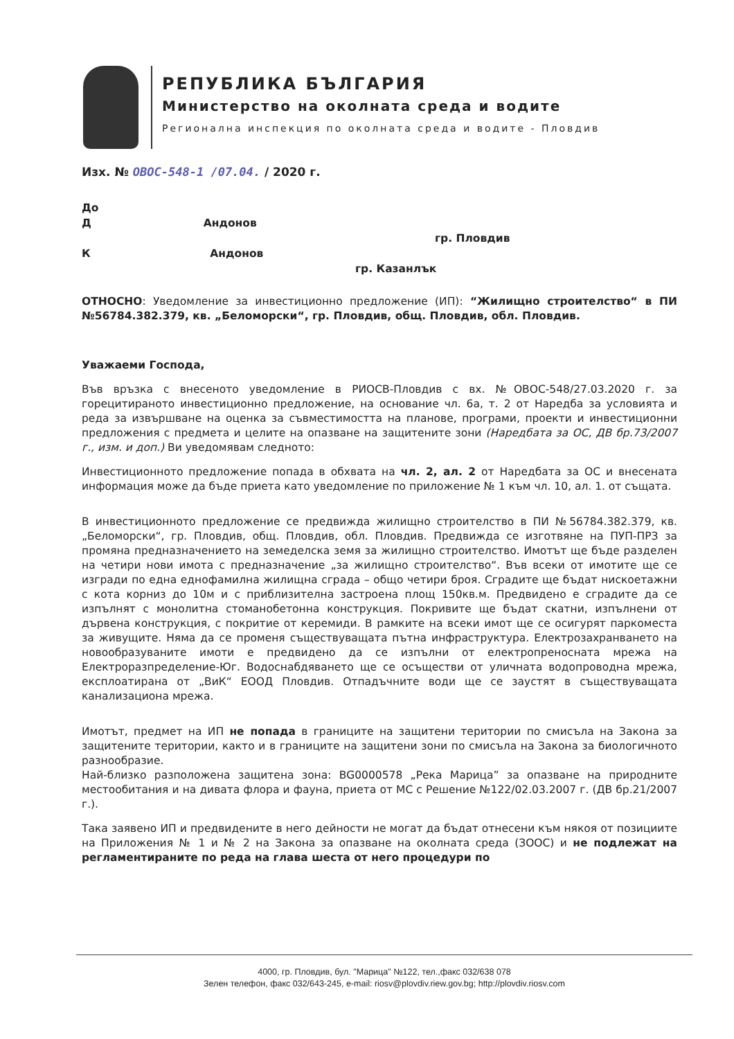РЕПУБЛИКА БЪЛГАРИЯ
Министерство на околната среда и водите
Регионална инспекция по околната среда и водите - Пловдив
Изх. № ОВОС-548-1 /07.04. / 2020 г.
До
Д Андонов
гр. Пловдив
К Андонов
гр. Казанлък
ОТНОСНО: Уведомление за инвестиционно предложение (ИП): “Жилищно строителство“ в ПИ №56784.382.379, кв. „Беломорски“, гр. Пловдив, общ. Пловдив, обл. Пловдив.
Уважаеми Господа,
Във връзка с внесеното уведомление в РИОСВ-Пловдив с вх. №ОВОС-548/27.03.2020 г. за горецитираното инвестиционно предложение, на основание чл. 6а, т. 2 от Наредба за условията и реда за извършване на оценка за съвместимостта на планове, програми, проекти и инвестиционни предложения с предмета и целите на опазване на защитените зони (Наредбата за ОС, ДВ бр.73/2007 г., изм. и доп.) Ви уведомявам следното:
Инвестиционното предложение попада в обхвата на чл. 2, ал. 2 от Наредбата за ОС и внесената информация може да бъде приета като уведомление по приложение № 1 към чл. 10, ал. 1. от същата.
В инвестиционното предложение се предвижда жилищно строителство в ПИ №56784.382.379, кв. „Беломорски“, гр. Пловдив, общ. Пловдив, обл. Пловдив. Предвижда се изготвяне на ПУП-ПРЗ за промяна предназначението на земеделска земя за жилищно строителство. Имотът ще бъде разделен на четири нови имота с предназначение „за жилищно строителство“. Във всеки от имотите ще се изгради по една еднофамилна жилищна сграда – общо четири броя. Сградите ще бъдат нискоетажни с кота корниз до 10м и с приблизителна застроена площ 150кв.м. Предвидено е сградите да се изпълнят с монолитна стоманобетонна конструкция. Покривите ще бъдат скатни, изпълнени от дървена конструкция, с покритие от керемиди. В рамките на всеки имот ще се осигурят паркоместа за живущите. Няма да се променя съществуващата пътна инфраструктура. Електрозахранването на новообразуваните имоти е предвидено да се изпълни от електропреносната мрежа на Електроразпределение-Юг. Водоснабдяването ще се осъществи от уличната водопроводна мрежа, експлоатирана от „ВиК“ ЕООД Пловдив. Отпадъчните води ще се заустят в съществуващата канализациона мрежа.
Имотът, предмет на ИП не попада в границите на защитени територии по смисъла на Закона за защитените територии, както и в границите на защитени зони по смисъла на Закона за биологичното разнообразие.
Най-близко разположена защитена зона: BG0000578 „Река Марица” за опазване на природните местообитания и на дивата флора и фауна, приета от МС с Решение №122/02.03.2007 г. (ДВ бр.21/2007 г.).
Така заявено ИП и предвидените в него дейности не могат да бъдат отнесени към някоя от позициите на Приложения № 1 и № 2 на Закона за опазване на околната среда (ЗООС) и не подлежат на регламентираните по реда на глава шеста от него процедури по
4000, гр. Пловдив, бул. "Марица" №122, тел.,факс 032/638 078
Зелен телефон, факс 032/643-245, e-mail: riosv@plovdiv.riew.gov.bg; http://plovdiv.riosv.com